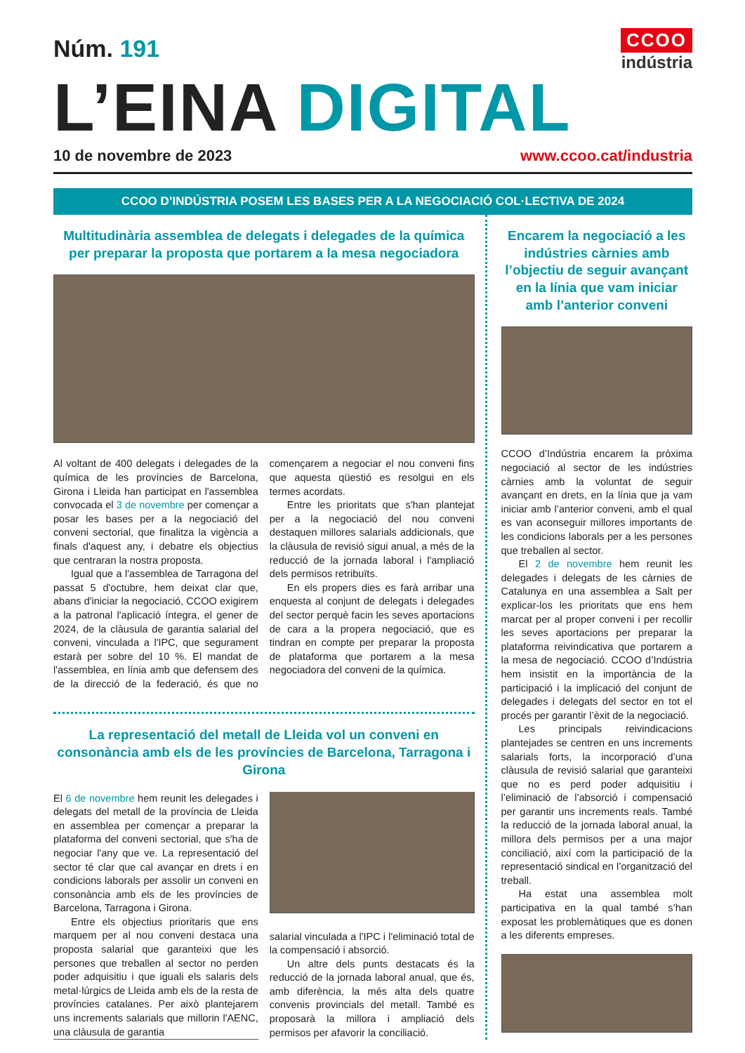Núm. 191
CCOO
indústria
L’EINA DIGITAL
10 de novembre de 2023 www.ccoo.cat/industria
CCOO D’INDÚSTRIA POSEM LES BASES PER A LA NEGOCIACIÓ COL·LECTIVA DE 2024
Multitudinària assemblea de delegats i delegades de la química per preparar la proposta que portarem a la mesa negociadora
Al voltant de 400 delegats i delegades de la química de les províncies de Barcelona, Girona i Lleida han participat en l'assemblea convocada el 3 de novembre per començar a posar les bases per a la negociació del conveni sectorial, que finalitza la vigència a finals d'aquest any, i debatre els objectius que centraran la nostra proposta.
Igual que a l'assemblea de Tarragona del passat 5 d'octubre, hem deixat clar que, abans d'iniciar la negociació, CCOO exigirem a la patronal l'aplicació íntegra, el gener de 2024, de la clàusula de garantia salarial del conveni, vinculada a l'IPC, que segurament estarà per sobre del 10 %. El mandat de l'assemblea, en línia amb que defensem des de la direcció de la federació, és que no començarem a negociar el nou conveni fins que aquesta qüestió es resolgui en els termes acordats.
Entre les prioritats que s'han plantejat per a la negociació del nou conveni destaquen millores salarials addicionals, que la clàusula de revisió sigui anual, a més de la reducció de la jornada laboral i l'ampliació dels permisos retribuïts.
En els propers dies es farà arribar una enquesta al conjunt de delegats i delegades del sector perquè facin les seves aportacions de cara a la propera negociació, que es tindran en compte per preparar la proposta de plataforma que portarem a la mesa negociadora del conveni de la química.
La representació del metall de Lleida vol un conveni en consonància amb els de les províncies de Barcelona, Tarragona i Girona
El 6 de novembre hem reunit les delegades i delegats del metall de la província de Lleida en assemblea per començar a preparar la plataforma del conveni sectorial, que s'ha de negociar l'any que ve. La representació del sector té clar que cal avançar en drets i en condicions laborals per assolir un conveni en consonància amb els de les províncies de Barcelona, Tarragona i Girona.
Entre els objectius prioritaris que ens marquem per al nou conveni destaca una proposta salarial que garanteixi que les persones que treballen al sector no perden poder adquisitiu i que iguali els salaris dels metal·lúrgics de Lleida amb els de la resta de províncies catalanes. Per això plantejarem uns increments salarials que millorin l'AENC, una clàusula de garantia
salarial vinculada a l'IPC i l'eliminació total de la compensació i absorció.
Un altre dels punts destacats és la reducció de la jornada laboral anual, que és, amb diferència, la més alta dels quatre convenis provincials del metall. També es proposarà la millora i ampliació dels permisos per afavorir la conciliació.
Encarem la negociació a les indústries càrnies amb l’objectiu de seguir avançant en la línia que vam iniciar amb l’anterior conveni
CCOO d’Indústria encarem la pròxima negociació al sector de les indústries càrnies amb la voluntat de seguir avançant en drets, en la línia que ja vam iniciar amb l’anterior conveni, amb el qual es van aconseguir millores importants de les condicions laborals per a les persones que treballen al sector.
El 2 de novembre hem reunit les delegades i delegats de les càrnies de Catalunya en una assemblea a Salt per explicar-los les prioritats que ens hem marcat per al proper conveni i per recollir les seves aportacions per preparar la plataforma reivindicativa que portarem a la mesa de negociació. CCOO d’Indústria hem insistit en la importància de la participació i la implicació del conjunt de delegades i delegats del sector en tot el procés per garantir l’èxit de la negociació.
Les principals reivindicacions plantejades se centren en uns increments salarials forts, la incorporació d’una clàusula de revisió salarial que garanteixi que no es perd poder adquisitiu i l’eliminació de l’absorció i compensació per garantir uns increments reals. També la reducció de la jornada laboral anual, la millora dels permisos per a una major conciliació, així com la participació de la representació sindical en l’organització del treball.
Ha estat una assemblea molt participativa en la qual també s’han exposat les problemàtiques que es donen a les diferents empreses.